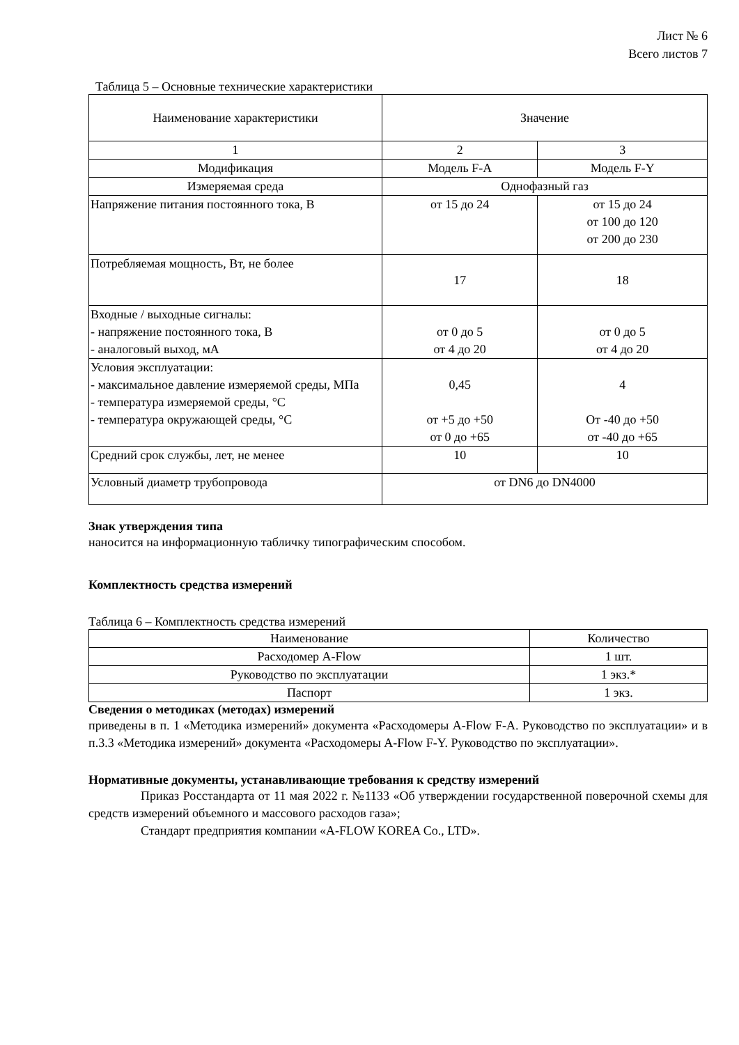Лист № 6
Всего листов 7
Таблица 5 – Основные технические характеристики
| Наименование характеристики | Значение | |
| --- | --- | --- |
| 1 | 2 | 3 |
| Модификация | Модель F-A | Модель F-Y |
| Измеряемая среда | Однофазный газ | |
| Напряжение питания постоянного тока, В | от 15 до 24 | от 15 до 24 от 100 до 120 от 200 до 230 |
| Потребляемая мощность, Вт, не более | 17 | 18 |
| Входные / выходные сигналы: - напряжение постоянного тока, В - аналоговый выход, мА | от 0 до 5 от 4 до 20 | от 0 до 5 от 4 до 20 |
| Условия эксплуатации: - максимальное давление измеряемой среды, МПа - температура измеряемой среды, °С - температура окружающей среды, °С | 0,45 от +5 до +50 от 0 до +65 | 4 От -40 до +50 от -40 до +65 |
| Средний срок службы, лет, не менее | 10 | 10 |
| Условный диаметр трубопровода | от DN6 до DN4000 | |
Знак утверждения типа
наносится на информационную табличку типографическим способом.
Комплектность средства измерений
Таблица 6 – Комплектность средства измерений
| Наименование | Количество |
| Расходомер A-Flow | 1 шт. |
| Руководство по эксплуатации | 1 экз.* |
| Паспорт | 1 экз. |
Сведения о методиках (методах) измерений
приведены в п. 1 «Методика измерений» документа «Расходомеры A-Flow F-A. Руководство по эксплуатации» и в п.3.3 «Методика измерений» документа «Расходомеры A-Flow F-Y. Руководство по эксплуатации».
Нормативные документы, устанавливающие требования к средству измерений
Приказ Росстандарта от 11 мая 2022 г. №1133 «Об утверждении государственной поверочной схемы для средств измерений объемного и массового расходов газа»;
Стандарт предприятия компании «A-FLOW KOREA Co., LTD».